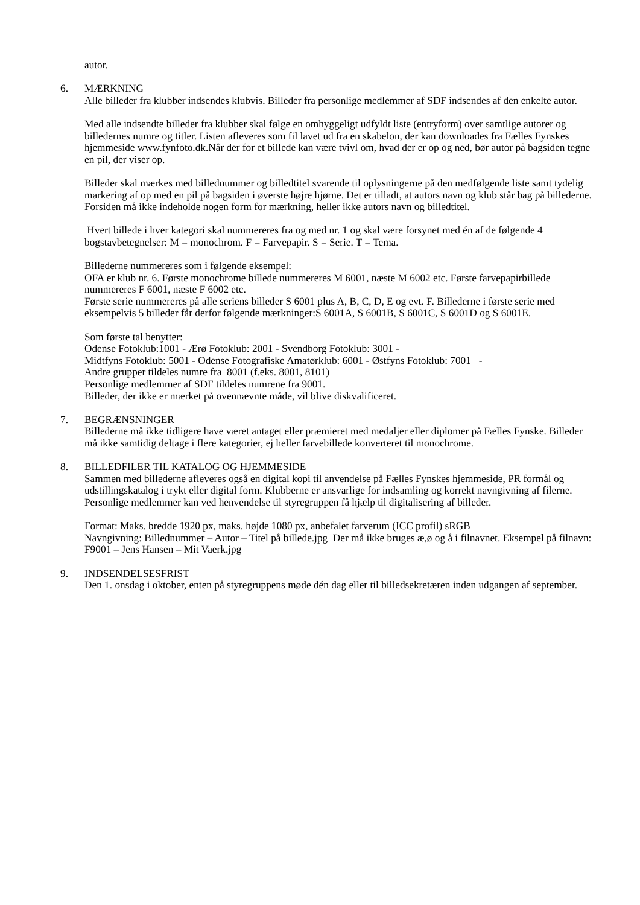autor.
6. MÆRKNING
Alle billeder fra klubber indsendes klubvis. Billeder fra personlige medlemmer af SDF indsendes af den enkelte autor.
Med alle indsendte billeder fra klubber skal følge en omhyggeligt udfyldt liste (entryform) over samtlige autorer og billedernes numre og titler. Listen afleveres som fil lavet ud fra en skabelon, der kan downloades fra Fælles Fynskes hjemmeside www.fynfoto.dk.Når der for et billede kan være tvivl om, hvad der er op og ned, bør autor på bagsiden tegne en pil, der viser op.
Billeder skal mærkes med billednummer og billedtitel svarende til oplysningerne på den medfølgende liste samt tydelig markering af op med en pil på bagsiden i øverste højre hjørne. Det er tilladt, at autors navn og klub står bag på billederne. Forsiden må ikke indeholde nogen form for mærkning, heller ikke autors navn og billedtitel.
Hvert billede i hver kategori skal nummereres fra og med nr. 1 og skal være forsynet med én af de følgende 4 bogstavbetegnelser: M = monochrom. F = Farvepapir. S = Serie. T = Tema.
Billederne nummereres som i følgende eksempel:
OFA er klub nr. 6. Første monochrome billede nummereres M 6001, næste M 6002 etc. Første farvepapirbillede nummereres F 6001, næste F 6002 etc.
Første serie nummereres på alle seriens billeder S 6001 plus A, B, C, D, E og evt. F. Billederne i første serie med eksempelvis 5 billeder får derfor følgende mærkninger:S 6001A, S 6001B, S 6001C, S 6001D og S 6001E.
Som første tal benytter:
Odense Fotoklub:1001 - Ærø Fotoklub: 2001 - Svendborg Fotoklub: 3001 -
Midtfyns Fotoklub: 5001 - Odense Fotografiske Amatørklub: 6001 - Østfyns Fotoklub: 7001 -
Andre grupper tildeles numre fra 8001 (f.eks. 8001, 8101)
Personlige medlemmer af SDF tildeles numrene fra 9001.
Billeder, der ikke er mærket på ovennævnte måde, vil blive diskvalificeret.
7. BEGRÆNSNINGER
Billederne må ikke tidligere have været antaget eller præmieret med medaljer eller diplomer på Fælles Fynske. Billeder må ikke samtidig deltage i flere kategorier, ej heller farvebillede konverteret til monochrome.
8. BILLEDFILER TIL KATALOG OG HJEMMESIDE
Sammen med billederne afleveres også en digital kopi til anvendelse på Fælles Fynskes hjemmeside, PR formål og udstillingskatalog i trykt eller digital form. Klubberne er ansvarlige for indsamling og korrekt navngivning af filerne. Personlige medlemmer kan ved henvendelse til styregruppen få hjælp til digitalisering af billeder.
Format: Maks. bredde 1920 px, maks. højde 1080 px, anbefalet farverum (ICC profil) sRGB
Navngivning: Billednummer – Autor – Titel på billede.jpg Der må ikke bruges æ,ø og å i filnavnet. Eksempel på filnavn: F9001 – Jens Hansen – Mit Vaerk.jpg
9. INDSENDELSESFRIST
Den 1. onsdag i oktober, enten på styregruppens møde dén dag eller til billedsekretæren inden udgangen af september.